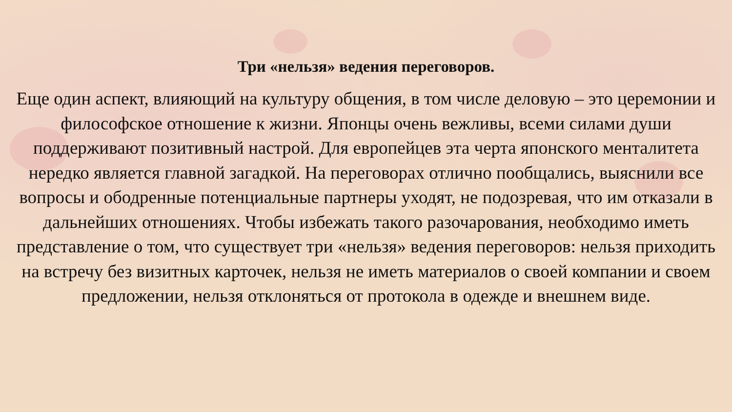Три «нельзя» ведения переговоров.
Еще один аспект, влияющий на культуру общения, в том числе деловую – это церемонии и философское отношение к жизни. Японцы очень вежливы, всеми силами души поддерживают позитивный настрой. Для европейцев эта черта японского менталитета нередко является главной загадкой. На переговорах отлично пообщались, выяснили все вопросы и ободренные потенциальные партнеры уходят, не подозревая, что им отказали в дальнейших отношениях. Чтобы избежать такого разочарования, необходимо иметь представление о том, что существует три «нельзя» ведения переговоров: нельзя приходить на встречу без визитных карточек, нельзя не иметь материалов о своей компании и своем предложении, нельзя отклоняться от протокола в одежде и внешнем виде.